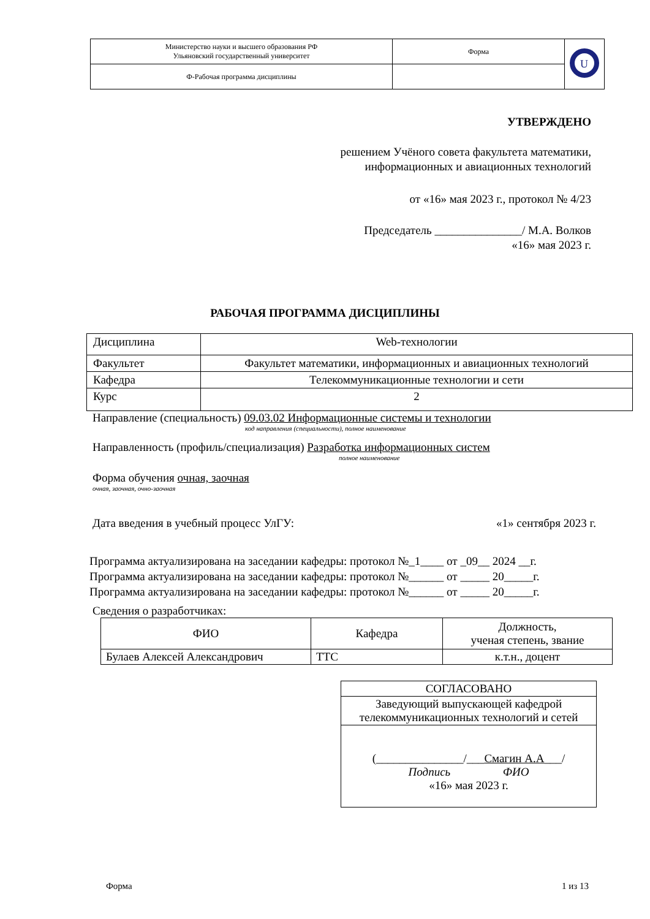| Министерство науки и высшего образования РФ Ульяновский государственный университет | Форма | U |
| Ф-Рабочая программа дисциплины | | |
УТВЕРЖДЕНО
решением Учёного совета факультета математики,
информационных и авиационных технологий
от «16» мая 2023 г., протокол № 4/23
Председатель _______________/ М.А. Волков
«16» мая 2023 г.
РАБОЧАЯ ПРОГРАММА ДИСЦИПЛИНЫ
| Дисциплина | Web-технологии |
| Факультет | Факультет математики, информационных и авиационных технологий |
| Кафедра | Телекоммуникационные технологии и сети |
| Курс | 2 |
Направление (специальность) 09.03.02 Информационные системы и технологии
код направления (специальности), полное наименование
Направленность (профиль/специализация) Разработка информационных систем
полное наименование
Форма обучения очная, заочная
очная, заочная, очно-заочная
Дата введения в учебный процесс УлГУ: «1» сентября 2023 г.
Программа актуализирована на заседании кафедры: протокол №_1____ от _09__ 2024 __г.
Программа актуализирована на заседании кафедры: протокол №______ от _____ 20_____г.
Программа актуализирована на заседании кафедры: протокол №______ от _____ 20_____г.
Сведения о разработчиках:
| ФИО | Кафедра | Должность, ученая степень, звание |
| Булаев Алексей Александрович | ТТС | к.т.н., доцент |
| СОГЛАСОВАНО |
| Заведующий выпускающей кафедрой телекоммуникационных технологий и сетей |
| (_______________/___ Смагин А.А ___/ Подпись ФИО «16» мая 2023 г. |
Форма 1 из 13